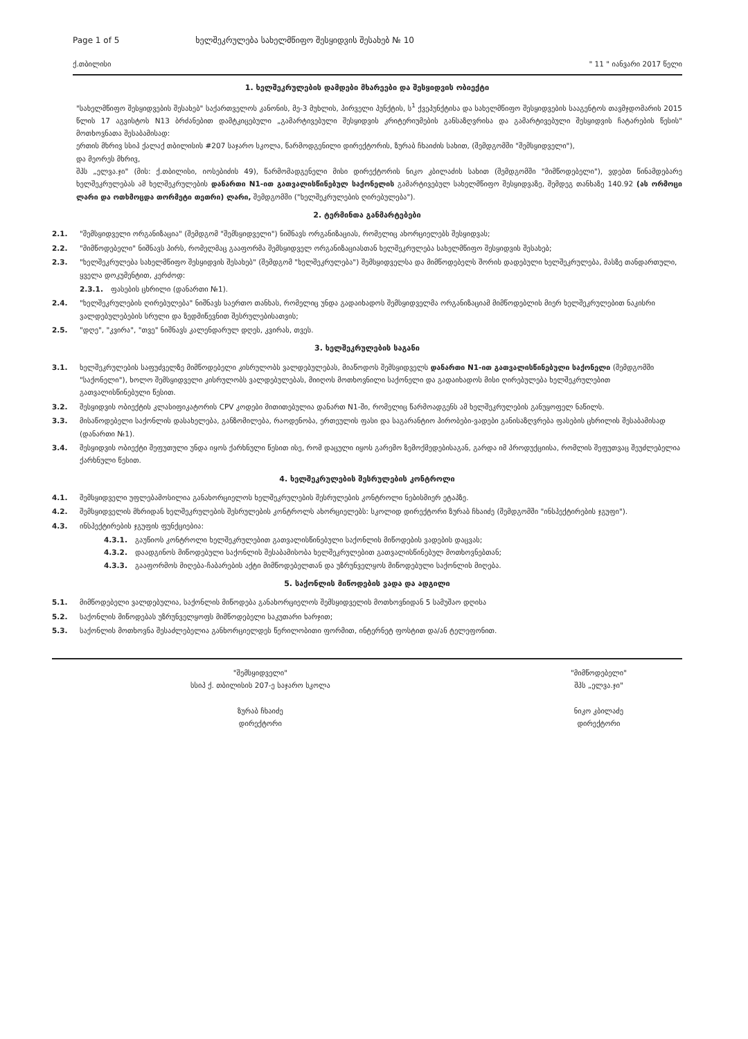Page 1 of 5 ხელშეკრულება სახელმწიფო შესყიდვის შესახებ № 10
ქ.თბილისი " 11 " იანვარი 2017 წელი
1. ხელშეკრულების დამდები მხარეები და შესყიდვის ობიექტი
"სახელმწიფო შესყიდვების შესახებ" საქართველოს კანონის, მე-3 მუხლის, პირველი პუნქტის, ს<sup>1</sup> ქვეპუნქტისა და სახელმწიფო შესყიდვების სააგენტოს თავმჯდომარის 2015 წლის 17 აგვისტოს N13 ბრძანებით დამტკიცებული „გამარტივებული შესყიდვის კრიტერიუმების განსაზღვრისა და გამარტივებული შესყიდვის ჩატარების წესის" მოთხოვნათა შესაბამისად:
ერთის მხრივ სსიპ ქალაქ თბილისის #207 საჯარო სკოლა, წარმოდგენილი დირექტორის, ზურაბ ჩხაიძის სახით, (შემდგომში "შემსყიდველი"),
და მეორეს მხრივ,
შპს „ელვა.ჯი" (მის: ქ.თბილისი, იოსებიძის 49), წარმომადგენელი მისი დირექტორის ნიკო კბილაძის სახით (შემდგომში "მიმწოდებელი"), ვდებთ წინამდებარე ხელშეკრულებას ამ ხელშეკრულების დანართი N1-ით გათვალისწინებულ საქონელის გამარტივებულ სახელმწიფო შესყიდვაზე, შემდეგ თანხაზე 140.92 (ას ორმოცი ლარი და ოთხმოცდა თორმეტი თეთრი) ლარი, შემდგომში ("ხელშეკრულების ღირებულება").
2. ტერმინთა განმარტებები
2.1. "შემსყიდველი ორგანიზაცია" (შემდგომ "შემსყიდველი") ნიშნავს ორგანიზაციას, რომელიც ახორციელებს შესყიდვას;
2.2. "მიმწოდებელი" ნიშნავს პირს, რომელმაც გააფორმა შემსყიდველ ორგანიზაციასთან ხელშეკრულება სახელმწიფო შესყიდვის შესახებ;
2.3. "ხელშეკრულება სახელმწიფო შესყიდვის შესახებ" (შემდგომ "ხელშეკრულება") შემსყიდველსა და მიმწოდებელს შორის დადებული ხელშეკრულება, მასზე თანდართული, ყველა დოკუმენტით, კერძოდ:
2.3.1. ფასების ცხრილი (დანართი №1).
2.4. "ხელშეკრულების ღირებულება" ნიშნავს საერთო თანხას, რომელიც უნდა გადაიხადოს შემსყიდველმა ორგანიზაციამ მიმწოდებლის მიერ ხელშეკრულებით ნაკისრი ვალდებულებების სრული და ზედმიწევნით შესრულებისათვის;
2.5. "დღე", "კვირა", "თვე" ნიშნავს კალენდარულ დღეს, კვირას, თვეს.
3. ხელშეკრულების საგანი
3.1. ხელშეკრულების საფუძველზე მიმწოდებელი კისრულობს ვალდებულებას, მიაწოდოს შემსყიდველს დანართი N1-ით გათვალისწინებული საქონელი (შემდგომში "საქონელი"), ხოლო შემსყიდველი კისრულობს ვალდებულებას, მიიღოს მოთხოვნილი საქონელი და გადაიხადოს მისი ღირებულება ხელშეკრულებით გათვალისწინებული წესით.
3.2. შესყიდვის ობიექტის კლასიფიკატორის CPV კოდები მითითებულია დანართ N1-ში, რომელიც წარმოადგენს ამ ხელშეკრულების განუყოფელ ნაწილს.
3.3. მისაწოდებელი საქონლის დასახელება, განზომილება, რაოდენობა, ერთეულის ფასი და საგარანტიო პირობები-ვადები განისაზღვრება ფასების ცხრილის შესაბამისად (დანართი №1).
3.4. შესყიდვის ობიექტი შეფუთული უნდა იყოს ქარხნული წესით ისე, რომ დაცული იყოს გარემო ზემოქმედებისაგან, გარდა იმ პროდუქციისა, რომლის შეფუთვაც შეუძლებელია ქარხნული წესით.
4. ხელშეკრულების შესრულების კონტროლი
4.1. შემსყიდველი უფლებამოსილია განახორციელოს ხელშეკრულების შესრულების კონტროლი ნებისმიერ ეტაპზე.
4.2. შემსყიდველის მხრიდან ხელშეკრულების შესრულების კონტროლს ახორციელებს: სკოლიდ დირექტორი ზურაბ ჩხაიძე (შემდგომში "ინსპექტირების ჯგუფი").
4.3. ინსპექტირების ჯგუფის ფუნქციებია:
4.3.1. გაუწიოს კონტროლი ხელშეკრულებით გათვალისწინებული საქონლის მიწოდების ვადების დაცვას;
4.3.2. დაადგინოს მიწოდებული საქონლის შესაბამისობა ხელშეკრულებით გათვალისწინებულ მოთხოვნებთან;
4.3.3. გააფორმოს მიღება-ჩაბარების აქტი მიმწოდებელთან და უზრუნველყოს მიწოდებული საქონლის მიღება.
5. საქონლის მიწოდების ვადა და ადგილი
5.1. მიმწოდებელი ვალდებულია, საქონლის მიწოდება განახორციელოს შემსყიდველის მოთხოვნიდან 5 სამუშაო დღისა
5.2. საქონლის მიწოდებას უზრუნველყოფს მიმწოდებელი საკუთარი ხარჯით;
5.3. საქონლის მოთხოვნა შესაძლებელია განხორციელდეს წერილობითი ფორმით, ინტერნეტ ფოსტით და/ან ტელეფონით.
"შემსყიდველი"
სსიპ ქ. თბილისის 207-ე საჯარო სკოლა
ზურაბ ჩხაიძე
დირექტორი
"მიმწოდებელი"
შპს „ელვა.ჯი"
ნიკო კბილაძე
დირექტორი